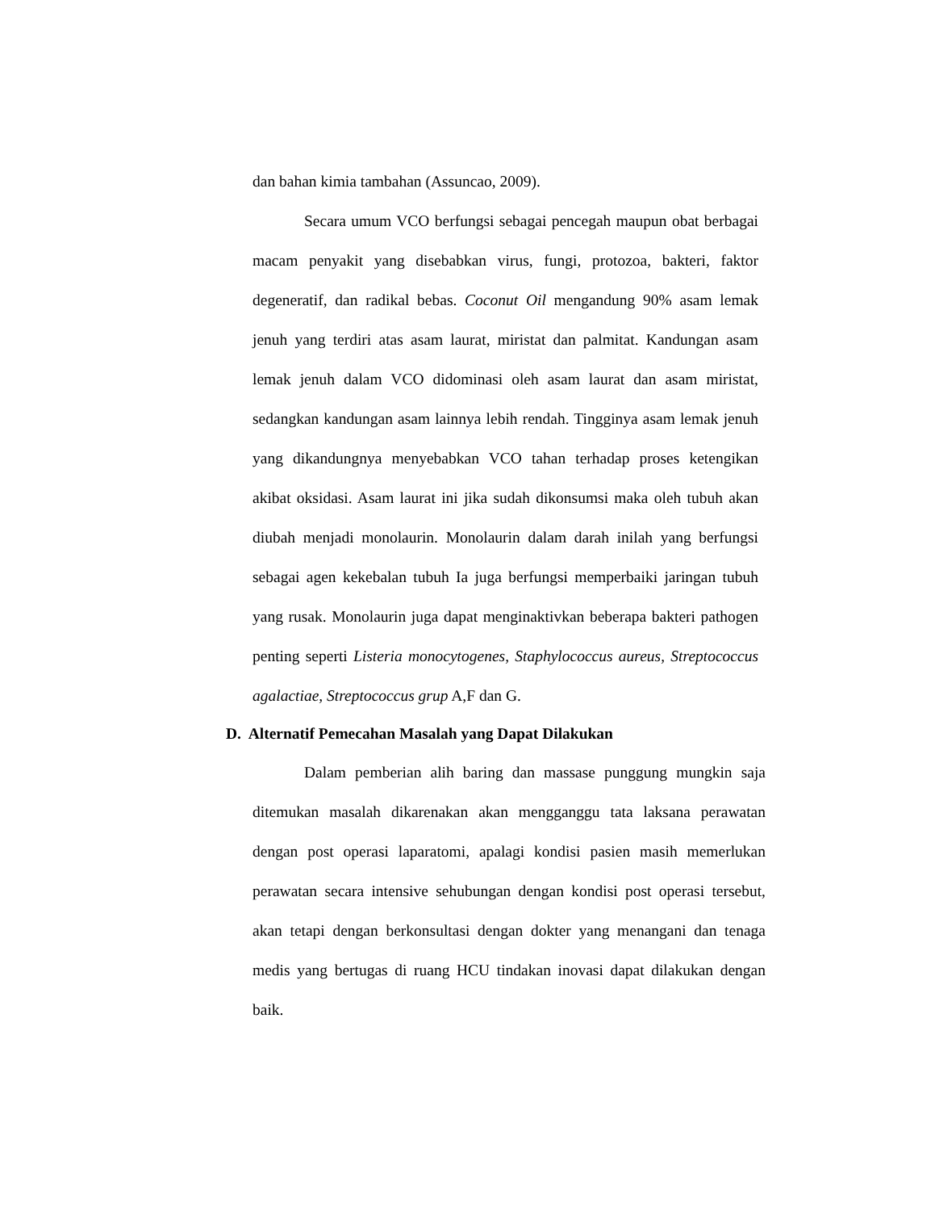dan bahan kimia tambahan (Assuncao, 2009).
Secara umum VCO berfungsi sebagai pencegah maupun obat berbagai macam penyakit yang disebabkan virus, fungi, protozoa, bakteri, faktor degeneratif, dan radikal bebas. Coconut Oil mengandung 90% asam lemak jenuh yang terdiri atas asam laurat, miristat dan palmitat. Kandungan asam lemak jenuh dalam VCO didominasi oleh asam laurat dan asam miristat, sedangkan kandungan asam lainnya lebih rendah. Tingginya asam lemak jenuh yang dikandungnya menyebabkan VCO tahan terhadap proses ketengikan akibat oksidasi. Asam laurat ini jika sudah dikonsumsi maka oleh tubuh akan diubah menjadi monolaurin. Monolaurin dalam darah inilah yang berfungsi sebagai agen kekebalan tubuh Ia juga berfungsi memperbaiki jaringan tubuh yang rusak. Monolaurin juga dapat menginaktivkan beberapa bakteri pathogen penting seperti Listeria monocytogenes, Staphylococcus aureus, Streptococcus agalactiae, Streptococcus grup A,F dan G.
D. Alternatif Pemecahan Masalah yang Dapat Dilakukan
Dalam pemberian alih baring dan massase punggung mungkin saja ditemukan masalah dikarenakan akan mengganggu tata laksana perawatan dengan post operasi laparatomi, apalagi kondisi pasien masih memerlukan perawatan secara intensive sehubungan dengan kondisi post operasi tersebut, akan tetapi dengan berkonsultasi dengan dokter yang menangani dan tenaga medis yang bertugas di ruang HCU tindakan inovasi dapat dilakukan dengan baik.